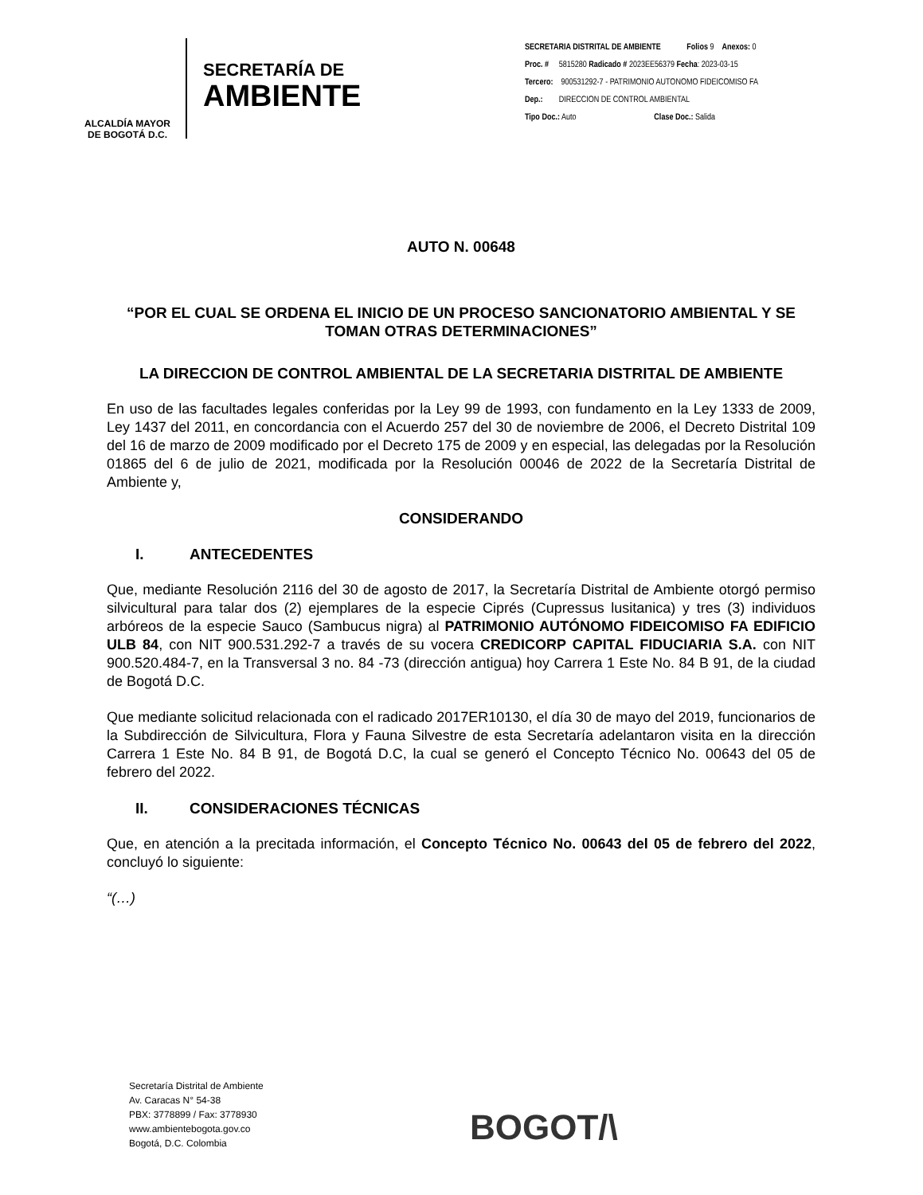ALCALDÍA MAYOR
DE BOGOTÁ D.C.
SECRETARÍA DE
AMBIENTE
SECRETARIA DISTRITAL DE AMBIENTE Folios 9 Anexos: 0
Proc. # 5815280 Radicado # 2023EE56379 Fecha: 2023-03-15
Tercero: 900531292-7 - PATRIMONIO AUTONOMO FIDEICOMISO FA
Dep.: DIRECCION DE CONTROL AMBIENTAL
Tipo Doc.: Auto Clase Doc.: Salida
AUTO N. 00648
“POR EL CUAL SE ORDENA EL INICIO DE UN PROCESO SANCIONATORIO AMBIENTAL Y SE TOMAN OTRAS DETERMINACIONES”
LA DIRECCION DE CONTROL AMBIENTAL DE LA SECRETARIA DISTRITAL DE AMBIENTE
En uso de las facultades legales conferidas por la Ley 99 de 1993, con fundamento en la Ley 1333 de 2009, Ley 1437 del 2011, en concordancia con el Acuerdo 257 del 30 de noviembre de 2006, el Decreto Distrital 109 del 16 de marzo de 2009 modificado por el Decreto 175 de 2009 y en especial, las delegadas por la Resolución 01865 del 6 de julio de 2021, modificada por la Resolución 00046 de 2022 de la Secretaría Distrital de Ambiente y,
CONSIDERANDO
I. ANTECEDENTES
Que, mediante Resolución 2116 del 30 de agosto de 2017, la Secretaría Distrital de Ambiente otorgó permiso silvicultural para talar dos (2) ejemplares de la especie Ciprés (Cupressus lusitanica) y tres (3) individuos arbóreos de la especie Sauco (Sambucus nigra) al PATRIMONIO AUTÓNOMO FIDEICOMISO FA EDIFICIO ULB 84, con NIT 900.531.292-7 a través de su vocera CREDICORP CAPITAL FIDUCIARIA S.A. con NIT 900.520.484-7, en la Transversal 3 no. 84 -73 (dirección antigua) hoy Carrera 1 Este No. 84 B 91, de la ciudad de Bogotá D.C.
Que mediante solicitud relacionada con el radicado 2017ER10130, el día 30 de mayo del 2019, funcionarios de la Subdirección de Silvicultura, Flora y Fauna Silvestre de esta Secretaría adelantaron visita en la dirección Carrera 1 Este No. 84 B 91, de Bogotá D.C, la cual se generó el Concepto Técnico No. 00643 del 05 de febrero del 2022.
II. CONSIDERACIONES TÉCNICAS
Que, en atención a la precitada información, el Concepto Técnico No. 00643 del 05 de febrero del 2022, concluyó lo siguiente:
“(…)
Secretaría Distrital de Ambiente
Av. Caracas N° 54-38
PBX: 3778899 / Fax: 3778930
www.ambientebogota.gov.co
Bogotá, D.C. Colombia
BOGOT/\